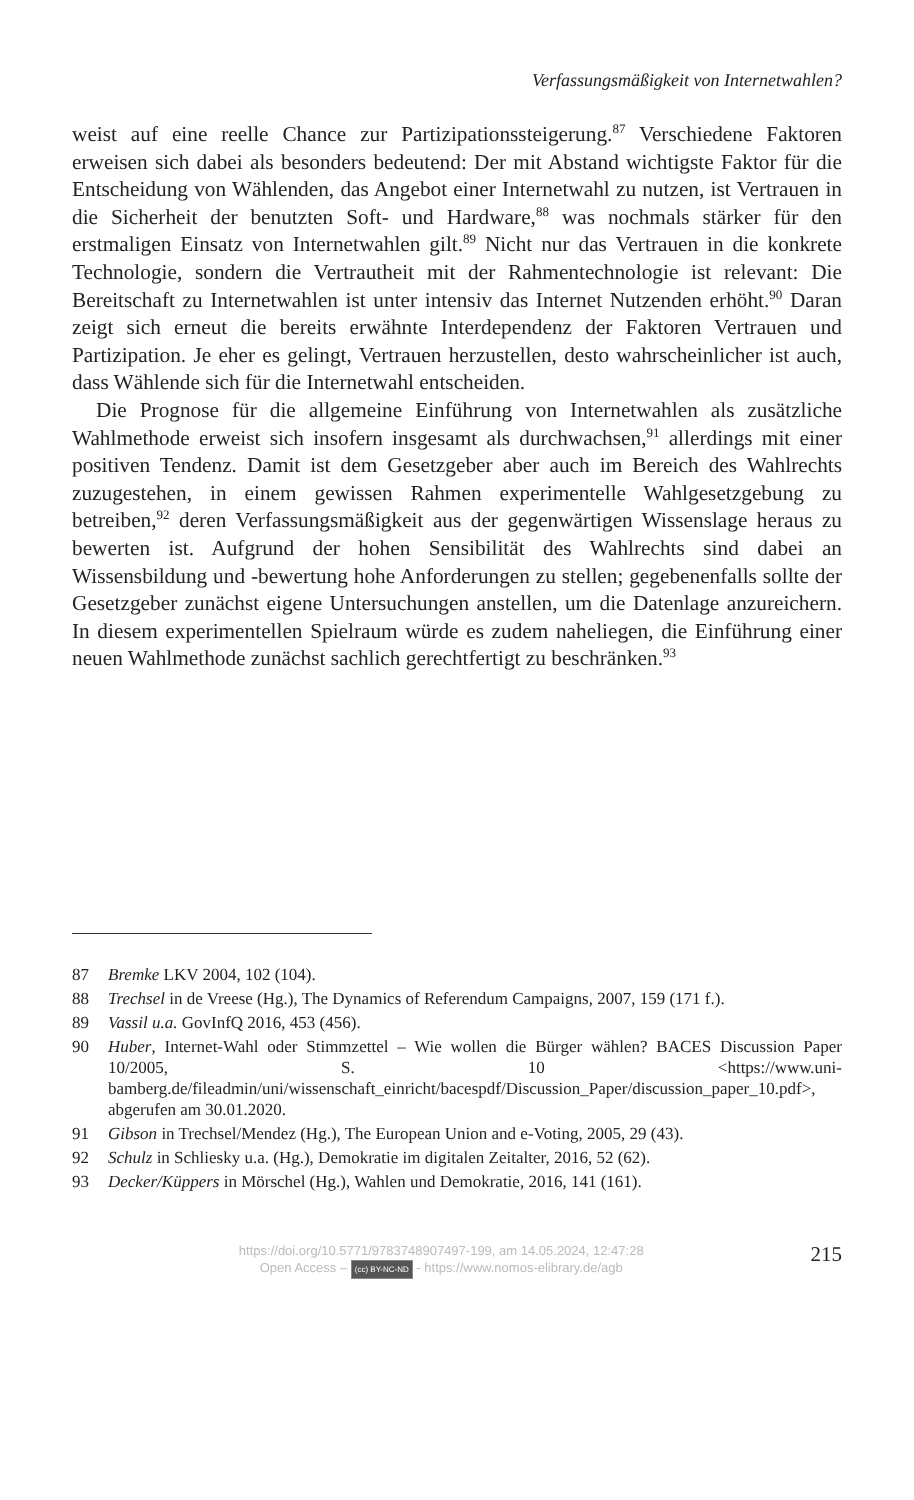Verfassungsmäßigkeit von Internetwahlen?
weist auf eine reelle Chance zur Partizipationssteigerung.<sup>87</sup> Verschiedene Faktoren erweisen sich dabei als besonders bedeutend: Der mit Abstand wichtigste Faktor für die Entscheidung von Wählenden, das Angebot einer Internetwahl zu nutzen, ist Vertrauen in die Sicherheit der benutzten Soft- und Hardware,<sup>88</sup> was nochmals stärker für den erstmaligen Einsatz von Internetwahlen gilt.<sup>89</sup> Nicht nur das Vertrauen in die konkrete Technologie, sondern die Vertrautheit mit der Rahmentechnologie ist relevant: Die Bereitschaft zu Internetwahlen ist unter intensiv das Internet Nutzenden erhöht.<sup>90</sup> Daran zeigt sich erneut die bereits erwähnte Interdependenz der Faktoren Vertrauen und Partizipation. Je eher es gelingt, Vertrauen herzustellen, desto wahrscheinlicher ist auch, dass Wählende sich für die Internetwahl entscheiden.
Die Prognose für die allgemeine Einführung von Internetwahlen als zusätzliche Wahlmethode erweist sich insofern insgesamt als durchwachsen,<sup>91</sup> allerdings mit einer positiven Tendenz. Damit ist dem Gesetzgeber aber auch im Bereich des Wahlrechts zuzugestehen, in einem gewissen Rahmen experimentelle Wahlgesetzgebung zu betreiben,<sup>92</sup> deren Verfassungsmäßigkeit aus der gegenwärtigen Wissenslage heraus zu bewerten ist. Aufgrund der hohen Sensibilität des Wahlrechts sind dabei an Wissensbildung und -bewertung hohe Anforderungen zu stellen; gegebenenfalls sollte der Gesetzgeber zunächst eigene Untersuchungen anstellen, um die Datenlage anzureichern. In diesem experimentellen Spielraum würde es zudem naheliegen, die Einführung einer neuen Wahlmethode zunächst sachlich gerechtfertigt zu beschränken.<sup>93</sup>
87 Bremke LKV 2004, 102 (104).
88 Trechsel in de Vreese (Hg.), The Dynamics of Referendum Campaigns, 2007, 159 (171 f.).
89 Vassil u.a. GovInfQ 2016, 453 (456).
90 Huber, Internet-Wahl oder Stimmzettel – Wie wollen die Bürger wählen? BACES Discussion Paper 10/2005, S. 10 <https://www.uni-bamberg.de/fileadmin/uni/wissenschaft_einricht/bacespdf/Discussion_Paper/discussion_paper_10.pdf>, abgerufen am 30.01.2020.
91 Gibson in Trechsel/Mendez (Hg.), The European Union and e-Voting, 2005, 29 (43).
92 Schulz in Schliesky u.a. (Hg.), Demokratie im digitalen Zeitalter, 2016, 52 (62).
93 Decker/Küppers in Mörschel (Hg.), Wahlen und Demokratie, 2016, 141 (161).
https://doi.org/10.5771/9783748907497-199, am 14.05.2024, 12:47:28
Open Access – (cc) BY-NC-ND - https://www.nomos-elibrary.de/agb
215